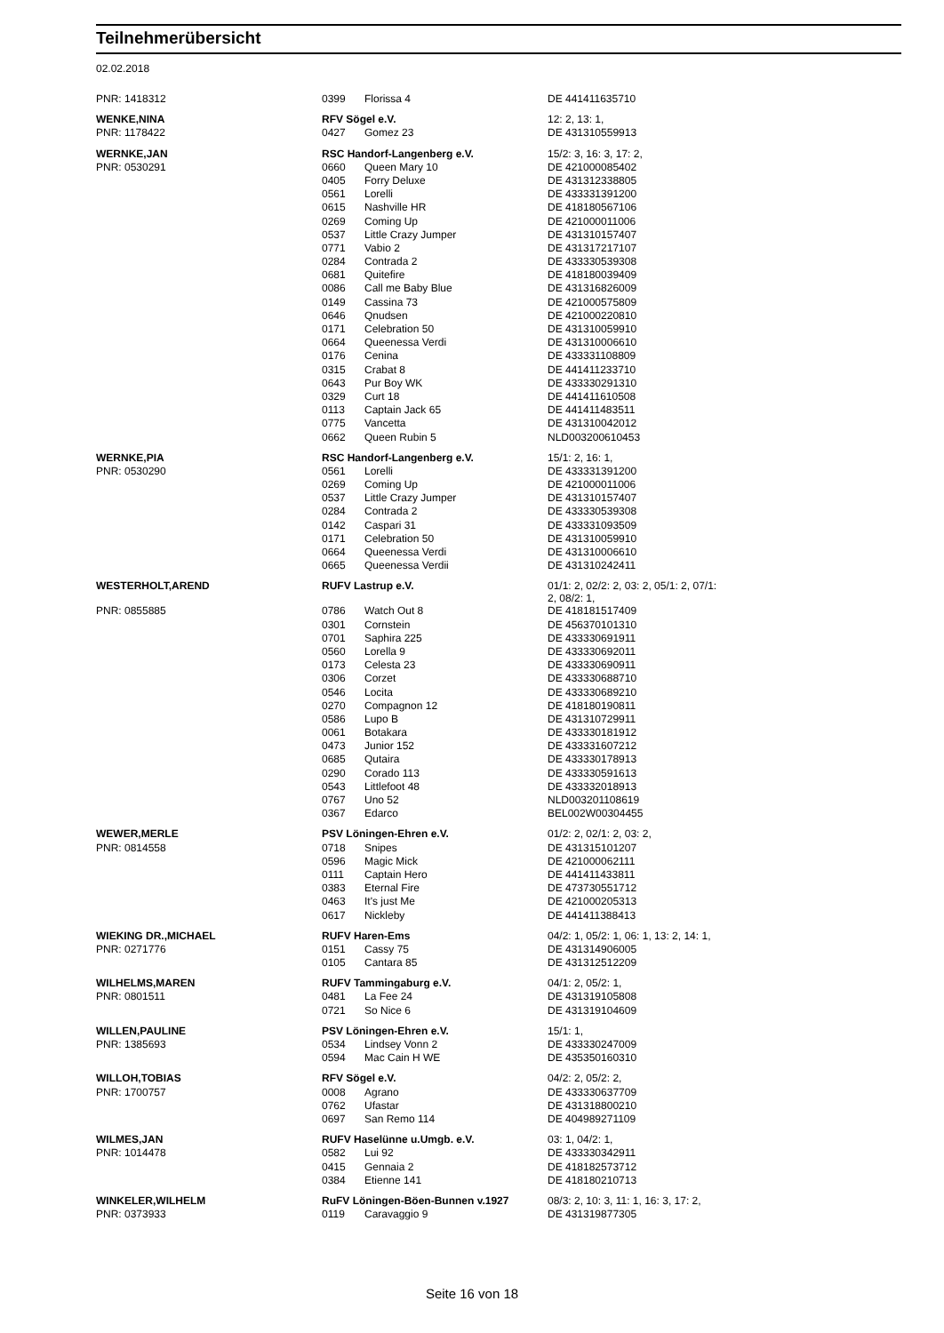Teilnehmerübersicht
02.02.2018
| PNR: 1418312 | 0399 | Florissa 4 | DE 441411635710 |
| WENKE,NINA | RFV Sögel e.V. | | 12: 2, 13: 1, |
| PNR: 1178422 | 0427 | Gomez 23 | DE 431310559913 |
| WERNKE,JAN | RSC Handorf-Langenberg e.V. | | 15/2: 3, 16: 3, 17: 2, |
| PNR: 0530291 | 0660 | Queen Mary 10 | DE 421000085402 |
| | 0405 | Forry Deluxe | DE 431312338805 |
| | 0561 | Lorelli | DE 433331391200 |
| | 0615 | Nashville HR | DE 418180567106 |
| | 0269 | Coming Up | DE 421000011006 |
| | 0537 | Little Crazy Jumper | DE 431310157407 |
| | 0771 | Vabio 2 | DE 431317217107 |
| | 0284 | Contrada 2 | DE 433330539308 |
| | 0681 | Quitefire | DE 418180039409 |
| | 0086 | Call me Baby Blue | DE 431316826009 |
| | 0149 | Cassina 73 | DE 421000575809 |
| | 0646 | Qnudsen | DE 421000220810 |
| | 0171 | Celebration 50 | DE 431310059910 |
| | 0664 | Queenessa Verdi | DE 431310006610 |
| | 0176 | Cenina | DE 433331108809 |
| | 0315 | Crabat 8 | DE 441411233710 |
| | 0643 | Pur Boy WK | DE 433330291310 |
| | 0329 | Curt 18 | DE 441411610508 |
| | 0113 | Captain Jack 65 | DE 441411483511 |
| | 0775 | Vancetta | DE 431310042012 |
| | 0662 | Queen Rubin 5 | NLD003200610453 |
| WERNKE,PIA | RSC Handorf-Langenberg e.V. | | 15/1: 2, 16: 1, |
| PNR: 0530290 | 0561 | Lorelli | DE 433331391200 |
| | 0269 | Coming Up | DE 421000011006 |
| | 0537 | Little Crazy Jumper | DE 431310157407 |
| | 0284 | Contrada 2 | DE 433330539308 |
| | 0142 | Caspari 31 | DE 433331093509 |
| | 0171 | Celebration 50 | DE 431310059910 |
| | 0664 | Queenessa Verdi | DE 431310006610 |
| | 0665 | Queenessa Verdii | DE 431310242411 |
| WESTERHOLT,AREND | RUFV Lastrup e.V. | | 01/1: 2, 02/2: 2, 03: 2, 05/1: 2, 07/1: 2, 08/2: 1, |
| PNR: 0855885 | 0786 | Watch Out 8 | DE 418181517409 |
| | 0301 | Cornstein | DE 456370101310 |
| | 0701 | Saphira 225 | DE 433330691911 |
| | 0560 | Lorella 9 | DE 433330692011 |
| | 0173 | Celesta 23 | DE 433330690911 |
| | 0306 | Corzet | DE 433330688710 |
| | 0546 | Locita | DE 433330689210 |
| | 0270 | Compagnon 12 | DE 418180190811 |
| | 0586 | Lupo B | DE 431310729911 |
| | 0061 | Botakara | DE 433330181912 |
| | 0473 | Junior 152 | DE 433331607212 |
| | 0685 | Qutaira | DE 433330178913 |
| | 0290 | Corado 113 | DE 433330591613 |
| | 0543 | Littlefoot 48 | DE 433332018913 |
| | 0767 | Uno 52 | NLD003201108619 |
| | 0367 | Edarco | BEL002W00304455 |
| WEWER,MERLE | PSV Löningen-Ehren e.V. | | 01/2: 2, 02/1: 2, 03: 2, |
| PNR: 0814558 | 0718 | Snipes | DE 431315101207 |
| | 0596 | Magic Mick | DE 421000062111 |
| | 0111 | Captain Hero | DE 441411433811 |
| | 0383 | Eternal Fire | DE 473730551712 |
| | 0463 | It's just Me | DE 421000205313 |
| | 0617 | Nickleby | DE 441411388413 |
| WIEKING DR.,MICHAEL | RUFV Haren-Ems | | 04/2: 1, 05/2: 1, 06: 1, 13: 2, 14: 1, |
| PNR: 0271776 | 0151 | Cassy 75 | DE 431314906005 |
| | 0105 | Cantara 85 | DE 431312512209 |
| WILHELMS,MAREN | RUFV Tammingaburg e.V. | | 04/1: 2, 05/2: 1, |
| PNR: 0801511 | 0481 | La Fee 24 | DE 431319105808 |
| | 0721 | So Nice 6 | DE 431319104609 |
| WILLEN,PAULINE | PSV Löningen-Ehren e.V. | | 15/1: 1, |
| PNR: 1385693 | 0534 | Lindsey Vonn 2 | DE 433330247009 |
| | 0594 | Mac Cain H WE | DE 435350160310 |
| WILLOH,TOBIAS | RFV Sögel e.V. | | 04/2: 2, 05/2: 2, |
| PNR: 1700757 | 0008 | Agrano | DE 433330637709 |
| | 0762 | Ufastar | DE 431318800210 |
| | 0697 | San Remo 114 | DE 404989271109 |
| WILMES,JAN | RUFV Haselünne u.Umgb. e.V. | | 03: 1, 04/2: 1, |
| PNR: 1014478 | 0582 | Lui 92 | DE 433330342911 |
| | 0415 | Gennaia 2 | DE 418182573712 |
| | 0384 | Etienne 141 | DE 418180210713 |
| WINKELER,WILHELM | RuFV Löningen-Böen-Bunnen v.1927 | | 08/3: 2, 10: 3, 11: 1, 16: 3, 17: 2, |
| PNR: 0373933 | 0119 | Caravaggio 9 | DE 431319877305 |
Seite 16 von 18